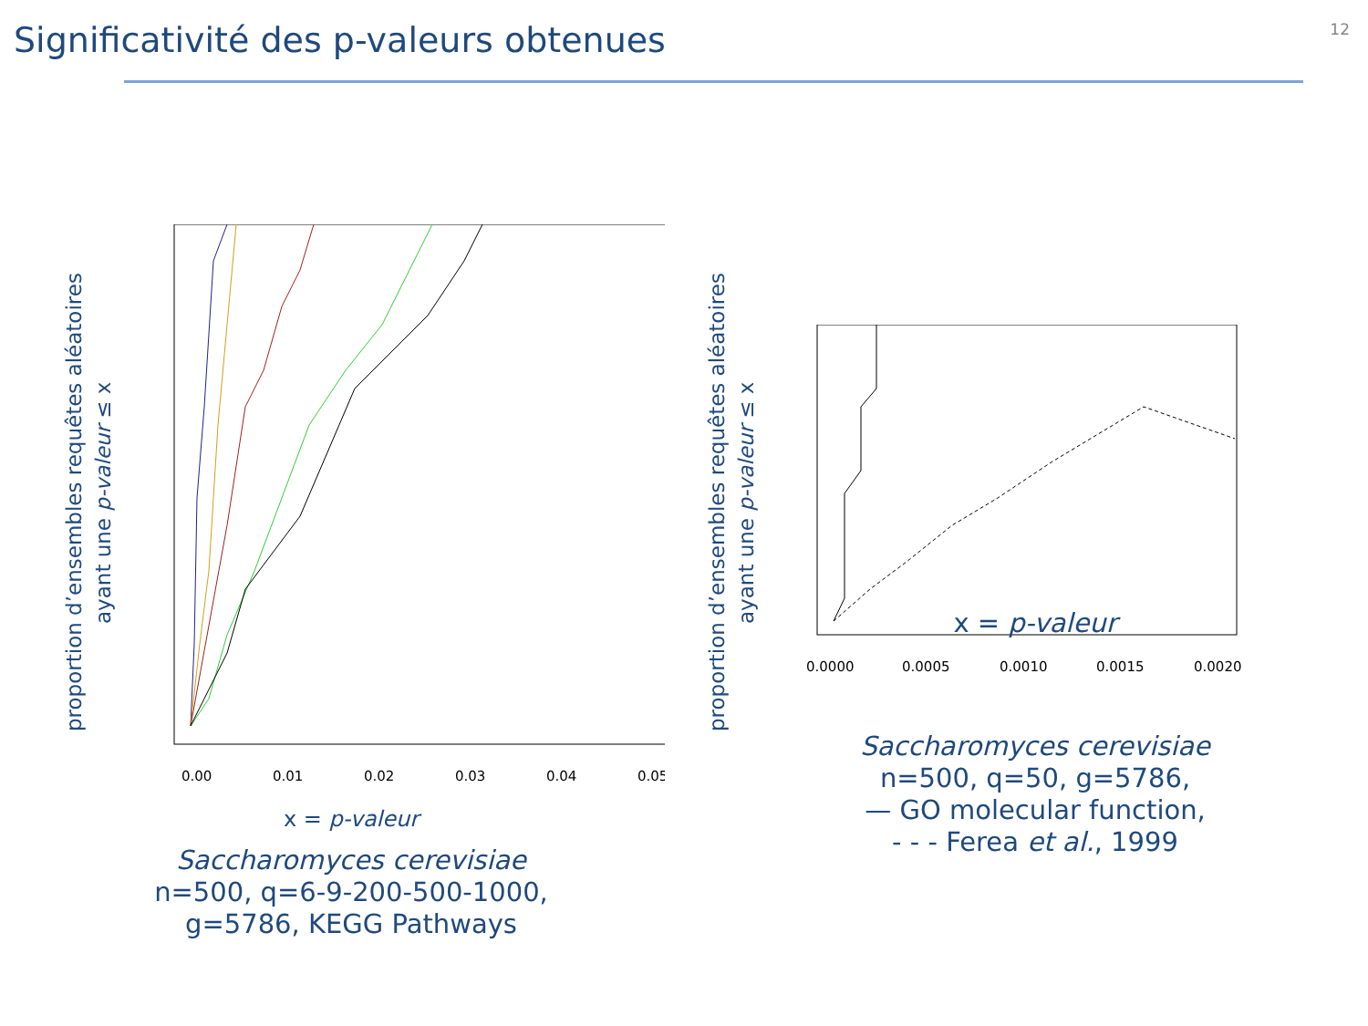Significativité des p-valeurs obtenues
12
proportion d’ensembles requêtes aléatoires
ayant une p-valeur ≤ x
0.00
0.01
0.02
0.03
0.04
0.05
x = p-valeur
Saccharomyces cerevisiae
n=500, q=6-9-200-500-1000,
g=5786, KEGG Pathways
proportion d’ensembles requêtes aléatoires
ayant une p-valeur ≤ x
0.0000
0.0005
0.0010
0.0015
0.0020
x = p-valeur
Saccharomyces cerevisiae
n=500, q=50, g=5786,
— GO molecular function,
- - - Ferea et al., 1999